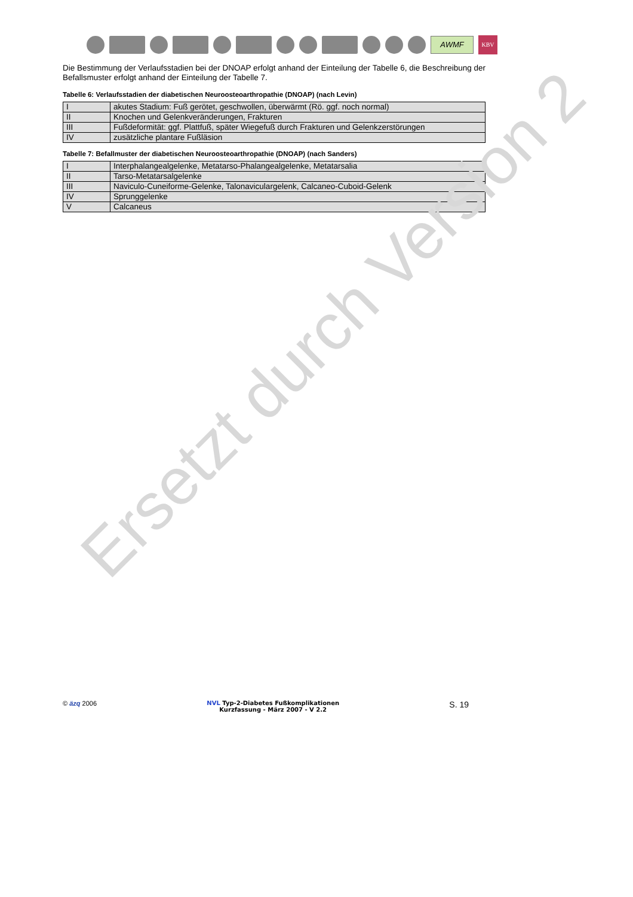AWMF
KBV
Die Bestimmung der Verlaufsstadien bei der DNOAP erfolgt anhand der Einteilung der Tabelle 6, die Beschreibung der Befallsmuster erfolgt anhand der Einteilung der Tabelle 7.
Tabelle 6: Verlaufsstadien der diabetischen Neuroosteoarthropathie (DNOAP) (nach Levin)
| I | akutes Stadium: Fuß gerötet, geschwollen, überwärmt (Rö. ggf. noch normal) |
| II | Knochen und Gelenkveränderungen, Frakturen |
| III | Fußdeformität: ggf. Plattfuß, später Wiegefuß durch Frakturen und Gelenkzerstörungen |
| IV | zusätzliche plantare Fußläsion |
Tabelle 7: Befallmuster der diabetischen Neuroosteoarthropathie (DNOAP) (nach Sanders)
| I | Interphalangealgelenke, Metatarso-Phalangealgelenke, Metatarsalia |
| II | Tarso-Metatarsalgelenke |
| III | Naviculo-Cuneiforme-Gelenke, Talonaviculargelenk, Calcaneo-Cuboid-Gelenk |
| IV | Sprunggelenke |
| V | Calcaneus |
Ersetzt durch Version 2
© äzq 2006 NVL Typ-2-Diabetes Fußkomplikationen
Kurzfassung - März 2007 - V 2.2
S. 19